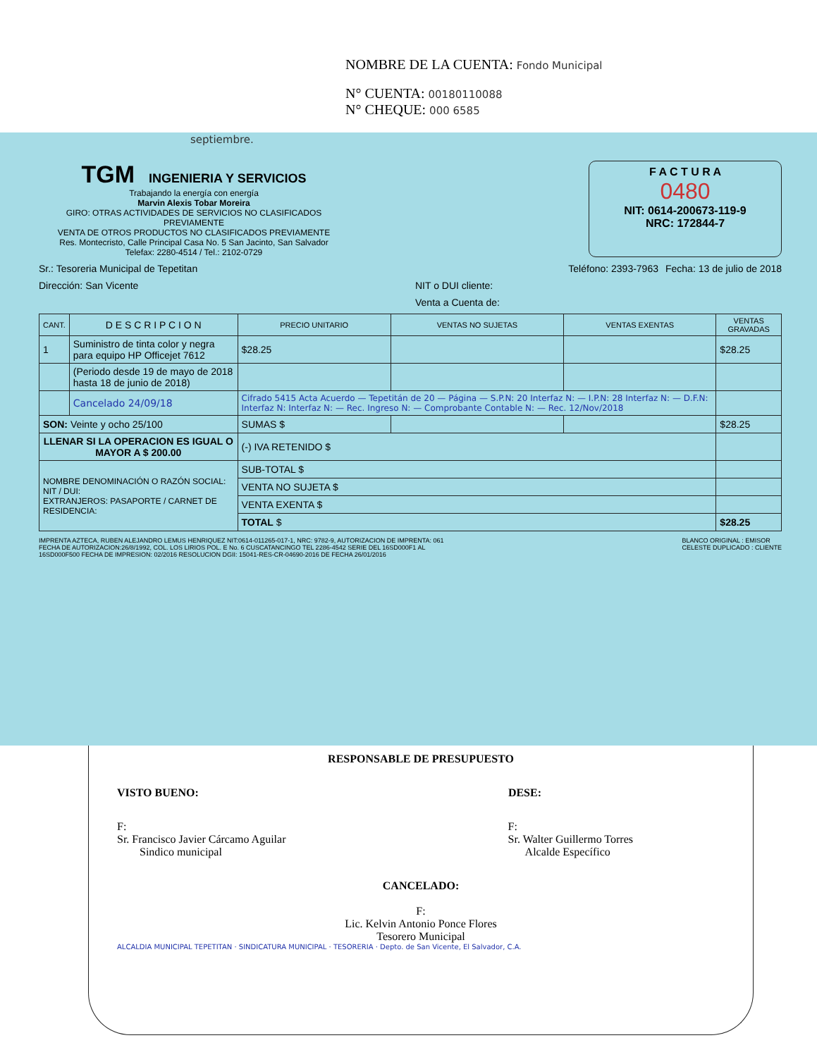NOMBRE DE LA CUENTA: Fondo Municipal
N° CUENTA: 00180110088
N° CHEQUE: 000 6585
septiembre.
TGM
INGENIERIA Y SERVICIOS
Trabajando la energía con energía
Marvin Alexis Tobar Moreira
GIRO: OTRAS ACTIVIDADES DE SERVICIOS NO CLASIFICADOS PREVIAMENTE
VENTA DE OTROS PRODUCTOS NO CLASIFICADOS PREVIAMENTE
Res. Montecristo, Calle Principal Casa No. 5 San Jacinto, San Salvador
Telefax: 2280-4514 / Tel.: 2102-0729
F A C T U R A
0480
NIT: 0614-200673-119-9
NRC: 172844-7
Sr.: Tesoreria Municipal de Tepetitan Teléfono: 2393-7963 Fecha: 13 de julio de 2018
Dirección: San Vicente NIT o DUI cliente:
Venta a Cuenta de:
| CANT. | D E S C R I P C I O N | PRECIO UNITARIO | VENTAS NO SUJETAS | VENTAS EXENTAS | VENTAS GRAVADAS |
| --- | --- | --- | --- | --- | --- |
| 1 | Suministro de tinta color y negra para equipo HP Officejet 7612 | $28.25 | | | $28.25 |
| | (Periodo desde 19 de mayo de 2018 hasta 18 de junio de 2018) | | | | |
| | Cancelado 24/09/18 | Cifrado 5415 Acta Acuerdo — Tepetitán de 20 — Página — S.P.N: 20 Interfaz N: — I.P.N: 28 Interfaz N: — D.F.N: Interfaz N: Interfaz N: — Rec. Ingreso N: — Comprobante Contable N: — Rec. 12/Nov/2018 | | | |
| SON: Veinte y ocho 25/100 | | SUMAS $ | | | $28.25 |
| LLENAR SI LA OPERACION ES IGUAL O MAYOR A $ 200.00 | | (-) IVA RETENIDO $ | | | |
| NOMBRE DENOMINACIÓN O RAZÓN SOCIAL: NIT / DUI: EXTRANJEROS: PASAPORTE / CARNET DE RESIDENCIA: | | SUB-TOTAL $ | | | |
| | | VENTA NO SUJETA $ | | | |
| | | VENTA EXENTA $ | | | |
| | | TOTAL $ | | | $28.25 |
IMPRENTA AZTECA, RUBEN ALEJANDRO LEMUS HENRIQUEZ NIT:0614-011265-017-1, NRC: 9782-9, AUTORIZACION DE IMPRENTA: 061
FECHA DE AUTORIZACION:26/8/1992, COL. LOS LIRIOS POL. E No. 6 CUSCATANCINGO TEL 2286-4542 SERIE DEL 16SD000F1 AL
16SD000F500 FECHA DE IMPRESION: 02/2016 RESOLUCION DGII: 15041-RES-CR-04690-2016 DE FECHA 26/01/2016 BLANCO ORIGINAL : EMISOR
CELESTE DUPLICADO : CLIENTE
RESPONSABLE DE PRESUPUESTO
VISTO BUENO: DESE:
F:
Sr. Francisco Javier Cárcamo Aguilar
Sindico municipal F:
Sr. Walter Guillermo Torres
Alcalde Específico
CANCELADO:
F:
Lic. Kelvin Antonio Ponce Flores
Tesorero Municipal
ALCALDIA MUNICIPAL TEPETITAN · SINDICATURA MUNICIPAL · TESORERIA · Depto. de San Vicente, El Salvador, C.A.